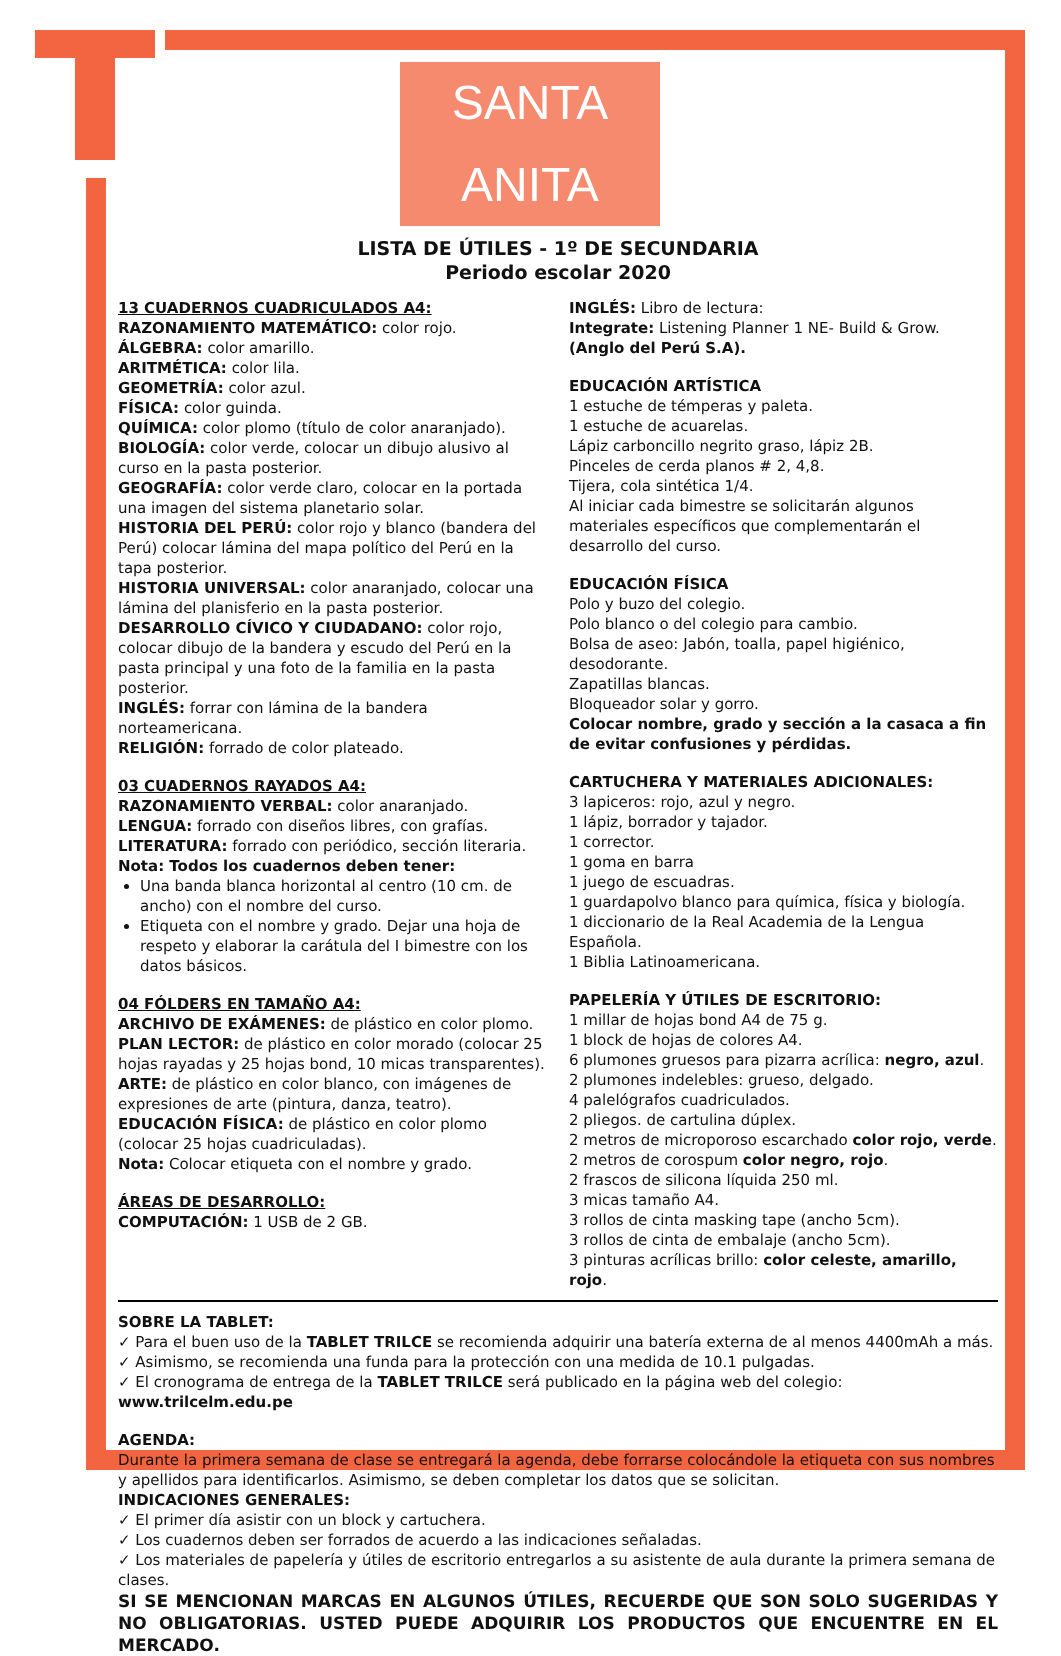SANTA ANITA
LISTA DE ÚTILES - 1º DE SECUNDARIA
Periodo escolar 2020
13 CUADERNOS CUADRICULADOS A4:
RAZONAMIENTO MATEMÁTICO: color rojo.
ÁLGEBRA: color amarillo.
ARITMÉTICA: color lila.
GEOMETRÍA: color azul.
FÍSICA: color guinda.
QUÍMICA: color plomo (título de color anaranjado).
BIOLOGÍA: color verde, colocar un dibujo alusivo al curso en la pasta posterior.
GEOGRAFÍA: color verde claro, colocar en la portada una imagen del sistema planetario solar.
HISTORIA DEL PERÚ: color rojo y blanco (bandera del Perú) colocar lámina del mapa político del Perú en la tapa posterior.
HISTORIA UNIVERSAL: color anaranjado, colocar una lámina del planisferio en la pasta posterior.
DESARROLLO CÍVICO Y CIUDADANO: color rojo, colocar dibujo de la bandera y escudo del Perú en la pasta principal y una foto de la familia en la pasta posterior.
INGLÉS: forrar con lámina de la bandera norteamericana.
RELIGIÓN: forrado de color plateado.
03 CUADERNOS RAYADOS A4:
RAZONAMIENTO VERBAL: color anaranjado.
LENGUA: forrado con diseños libres, con grafías.
LITERATURA: forrado con periódico, sección literaria.
Nota: Todos los cuadernos deben tener:
Una banda blanca horizontal al centro (10 cm. de ancho) con el nombre del curso.
Etiqueta con el nombre y grado. Dejar una hoja de respeto y elaborar la carátula del I bimestre con los datos básicos.
04 FÓLDERS EN TAMAÑO A4:
ARCHIVO DE EXÁMENES: de plástico en color plomo.
PLAN LECTOR: de plástico en color morado (colocar 25 hojas rayadas y 25 hojas bond, 10 micas transparentes).
ARTE: de plástico en color blanco, con imágenes de expresiones de arte (pintura, danza, teatro).
EDUCACIÓN FÍSICA: de plástico en color plomo (colocar 25 hojas cuadriculadas).
Nota: Colocar etiqueta con el nombre y grado.
ÁREAS DE DESARROLLO:
COMPUTACIÓN: 1 USB de 2 GB.
INGLÉS: Libro de lectura:
Integrate: Listening Planner 1 NE- Build & Grow.
(Anglo del Perú S.A).
EDUCACIÓN ARTÍSTICA
1 estuche de témperas y paleta.
1 estuche de acuarelas.
Lápiz carboncillo negrito graso, lápiz 2B.
Pinceles de cerda planos # 2, 4,8.
Tijera, cola sintética 1/4.
Al iniciar cada bimestre se solicitarán algunos materiales específicos que complementarán el desarrollo del curso.
EDUCACIÓN FÍSICA
Polo y buzo del colegio.
Polo blanco o del colegio para cambio.
Bolsa de aseo: Jabón, toalla, papel higiénico, desodorante.
Zapatillas blancas.
Bloqueador solar y gorro.
Colocar nombre, grado y sección a la casaca a fin de evitar confusiones y pérdidas.
CARTUCHERA Y MATERIALES ADICIONALES:
3 lapiceros: rojo, azul y negro.
1 lápiz, borrador y tajador.
1 corrector.
1 goma en barra
1 juego de escuadras.
1 guardapolvo blanco para química, física y biología.
1 diccionario de la Real Academia de la Lengua Española.
1 Biblia Latinoamericana.
PAPELERÍA Y ÚTILES DE ESCRITORIO:
1 millar de hojas bond A4 de 75 g.
1 block de hojas de colores A4.
6 plumones gruesos para pizarra acrílica: negro, azul.
2 plumones indelebles: grueso, delgado.
4 palelógrafos cuadriculados.
2 pliegos. de cartulina dúplex.
2 metros de microporoso escarchado color rojo, verde.
2 metros de corospum color negro, rojo.
2 frascos de silicona líquida 250 ml.
3 micas tamaño A4.
3 rollos de cinta masking tape (ancho 5cm).
3 rollos de cinta de embalaje (ancho 5cm).
3 pinturas acrílicas brillo: color celeste, amarillo, rojo.
SOBRE LA TABLET:
✓ Para el buen uso de la TABLET TRILCE se recomienda adquirir una batería externa de al menos 4400mAh a más.
✓ Asimismo, se recomienda una funda para la protección con una medida de 10.1 pulgadas.
✓ El cronograma de entrega de la TABLET TRILCE será publicado en la página web del colegio: www.trilcelm.edu.pe
AGENDA:
Durante la primera semana de clase se entregará la agenda, debe forrarse colocándole la etiqueta con sus nombres y apellidos para identificarlos. Asimismo, se deben completar los datos que se solicitan.
INDICACIONES GENERALES:
✓ El primer día asistir con un block y cartuchera.
✓ Los cuadernos deben ser forrados de acuerdo a las indicaciones señaladas.
✓ Los materiales de papelería y útiles de escritorio entregarlos a su asistente de aula durante la primera semana de clases.
SI SE MENCIONAN MARCAS EN ALGUNOS ÚTILES, RECUERDE QUE SON SOLO SUGERIDAS Y NO OBLIGATORIAS. USTED PUEDE ADQUIRIR LOS PRODUCTOS QUE ENCUENTRE EN EL MERCADO.